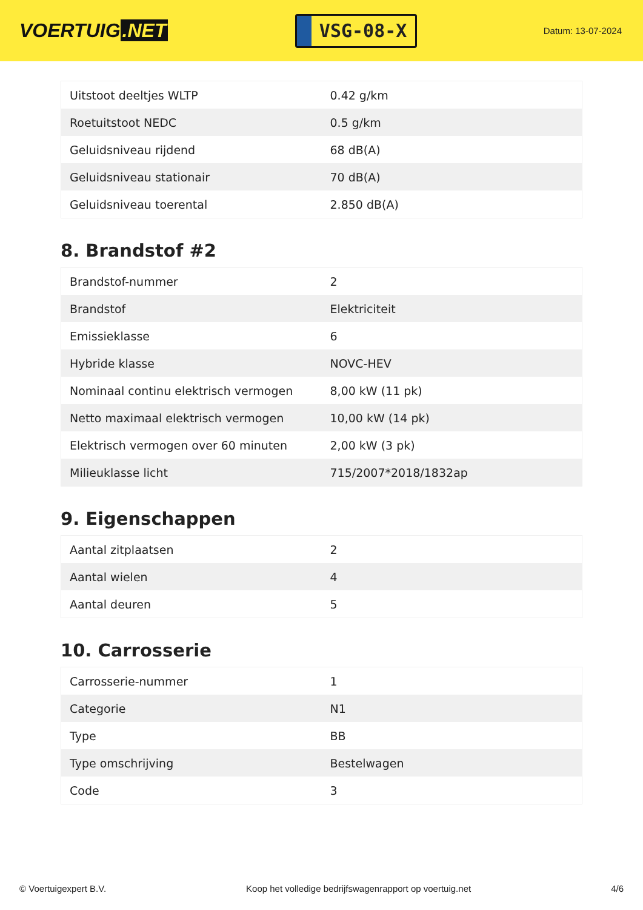VOERTUIG.NET
VSG-08-X
Datum: 13-07-2024
| Uitstoot deeltjes WLTP | 0.42 g/km |
| Roetuitstoot NEDC | 0.5 g/km |
| Geluidsniveau rijdend | 68 dB(A) |
| Geluidsniveau stationair | 70 dB(A) |
| Geluidsniveau toerental | 2.850 dB(A) |
8. Brandstof #2
| Brandstof-nummer | 2 |
| Brandstof | Elektriciteit |
| Emissieklasse | 6 |
| Hybride klasse | NOVC-HEV |
| Nominaal continu elektrisch vermogen | 8,00 kW (11 pk) |
| Netto maximaal elektrisch vermogen | 10,00 kW (14 pk) |
| Elektrisch vermogen over 60 minuten | 2,00 kW (3 pk) |
| Milieuklasse licht | 715/2007*2018/1832ap |
9. Eigenschappen
| Aantal zitplaatsen | 2 |
| Aantal wielen | 4 |
| Aantal deuren | 5 |
10. Carrosserie
| Carrosserie-nummer | 1 |
| Categorie | N1 |
| Type | BB |
| Type omschrijving | Bestelwagen |
| Code | 3 |
© Voertuigexpert B.V. Koop het volledige bedrijfswagenrapport op voertuig.net 4/6